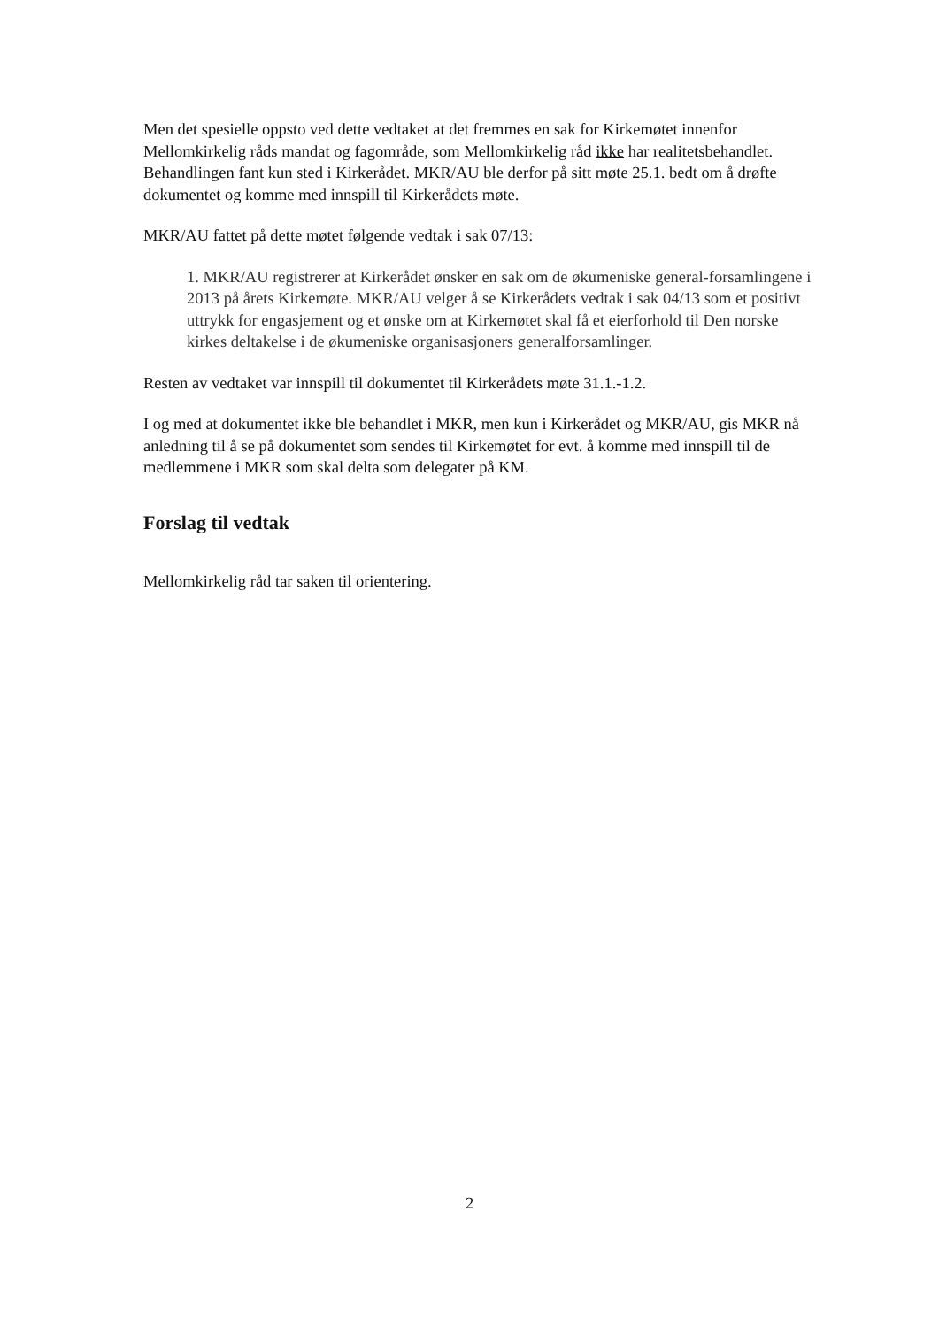Men det spesielle oppsto ved dette vedtaket at det fremmes en sak for Kirkemøtet innenfor Mellomkirkelig råds mandat og fagområde, som Mellomkirkelig råd ikke har realitetsbehandlet. Behandlingen fant kun sted i Kirkerådet. MKR/AU ble derfor på sitt møte 25.1. bedt om å drøfte dokumentet og komme med innspill til Kirkerådets møte.
MKR/AU fattet på dette møtet følgende vedtak i sak 07/13:
1. MKR/AU registrerer at Kirkerådet ønsker en sak om de økumeniske general-forsamlingene i 2013 på årets Kirkemøte. MKR/AU velger å se Kirkerådets vedtak i sak 04/13 som et positivt uttrykk for engasjement og et ønske om at Kirkemøtet skal få et eierforhold til Den norske kirkes deltakelse i de økumeniske organisasjoners generalforsamlinger.
Resten av vedtaket var innspill til dokumentet til Kirkerådets møte 31.1.-1.2.
I og med at dokumentet ikke ble behandlet i MKR, men kun i Kirkerådet og MKR/AU, gis MKR nå anledning til å se på dokumentet som sendes til Kirkemøtet for evt. å komme med innspill til de medlemmene i MKR som skal delta som delegater på KM.
Forslag til vedtak
Mellomkirkelig råd tar saken til orientering.
2